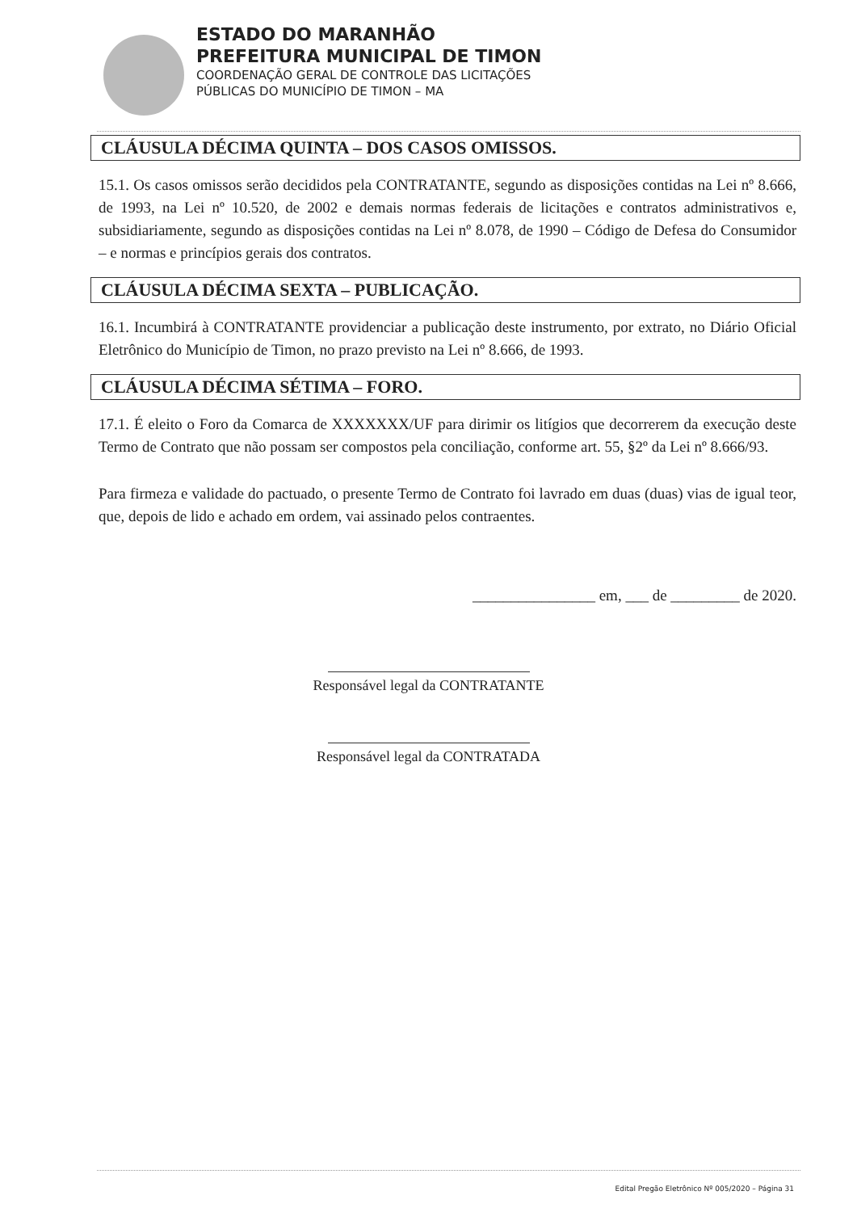ESTADO DO MARANHÃO
PREFEITURA MUNICIPAL DE TIMON
COORDENAÇÃO GERAL DE CONTROLE DAS LICITAÇÕES
PÚBLICAS DO MUNICÍPIO DE TIMON – MA
CLÁUSULA DÉCIMA QUINTA – DOS CASOS OMISSOS.
15.1. Os casos omissos serão decididos pela CONTRATANTE, segundo as disposições contidas na Lei nº 8.666, de 1993, na Lei nº 10.520, de 2002 e demais normas federais de licitações e contratos administrativos e, subsidiariamente, segundo as disposições contidas na Lei nº 8.078, de 1990 – Código de Defesa do Consumidor – e normas e princípios gerais dos contratos.
CLÁUSULA DÉCIMA SEXTA – PUBLICAÇÃO.
16.1. Incumbirá à CONTRATANTE providenciar a publicação deste instrumento, por extrato, no Diário Oficial Eletrônico do Município de Timon, no prazo previsto na Lei nº 8.666, de 1993.
CLÁUSULA DÉCIMA SÉTIMA – FORO.
17.1. É eleito o Foro da Comarca de XXXXXXX/UF para dirimir os litígios que decorrerem da execução deste Termo de Contrato que não possam ser compostos pela conciliação, conforme art. 55, §2º da Lei nº 8.666/93.
Para firmeza e validade do pactuado, o presente Termo de Contrato foi lavrado em duas (duas) vias de igual teor, que, depois de lido e achado em ordem, vai assinado pelos contraentes.
________________ em, ___ de _________ de 2020.
Responsável legal da CONTRATANTE
Responsável legal da CONTRATADA
Edital Pregão Eletrônico Nº 005/2020 – Página 31